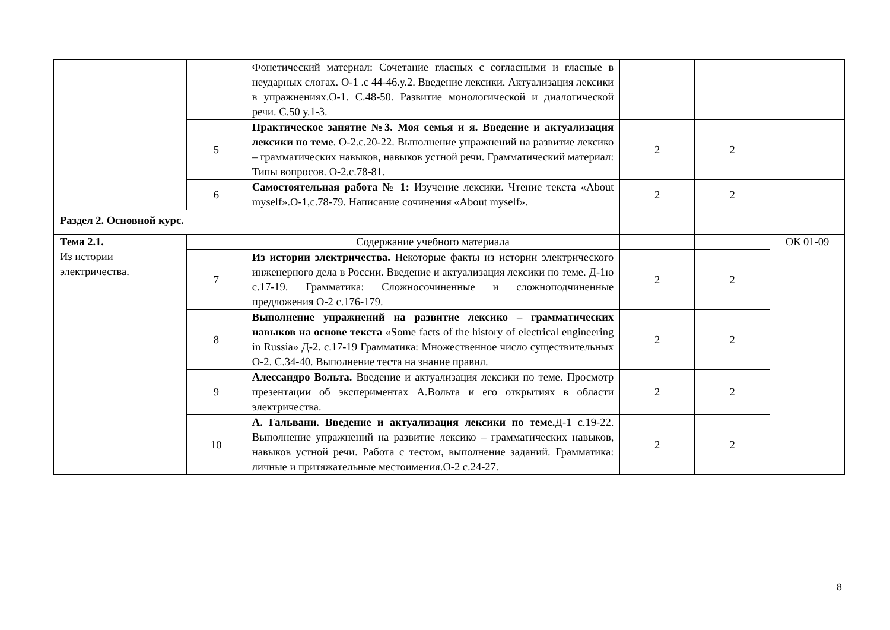| | | Фонетический материал: Сочетание гласных с согласными и гласные в неударных слогах. О-1 .с 44-46.у.2. Введение лексики. Актуализация лексики в упражнениях.О-1. С.48-50. Развитие монологической и диалогической речи. С.50 у.1-3. | | | |
| | 5 | Практическое занятие №3. Моя семья и я. Введение и актуализация лексики по теме . О-2.с.20-22. Выполнение упражнений на развитие лексико – грамматических навыков, навыков устной речи. Грамматический материал: Типы вопросов. О-2.с.78-81. | 2 | 2 | |
| | 6 | Самостоятельная работа № 1: Изучение лексики. Чтение текста «About myself».О-1,с.78-79. Написание сочинения «About myself». | 2 | 2 | |
| Раздел 2. Основной курс. | | | | | |
| Тема 2.1. Из истории электричества. | | Содержание учебного материала | | | ОК 01-09 |
| | 7 | Из истории электричества. Некоторые факты из истории электрического инженерного дела в России. Введение и актуализация лексики по теме. Д-1ю с.17-19. Грамматика: Сложносочиненные и сложноподчиненные предложения О-2 с.176-179. | 2 | 2 | |
| | 8 | Выполнение упражнений на развитие лексико – грамматических навыков на основе текста «Some facts of the history of electrical engineering in Russia» Д-2. с.17-19 Грамматика: Множественное число существительных О-2. С.34-40. Выполнение теста на знание правил. | 2 | 2 | |
| | 9 | Алессандро Вольта. Введение и актуализация лексики по теме. Просмотр презентации об экспериментах А.Вольта и его открытиях в области электричества. | 2 | 2 | |
| | 10 | А. Гальвани. Введение и актуализация лексики по теме. Д-1 с.19-22. Выполнение упражнений на развитие лексико – грамматических навыков, навыков устной речи. Работа с тестом, выполнение заданий. Грамматика: личные и притяжательные местоимения.О-2 с.24-27. | 2 | 2 | |
8